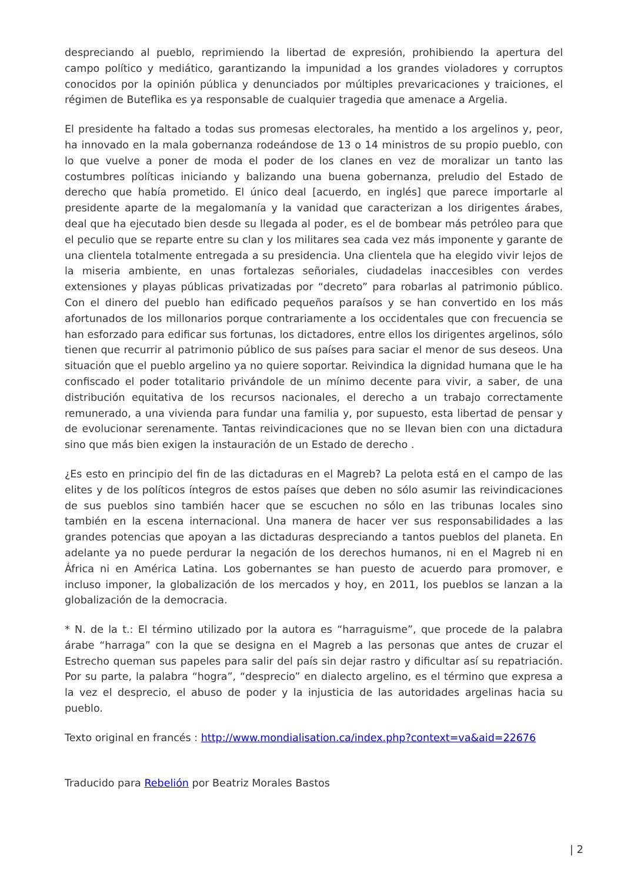despreciando al pueblo, reprimiendo la libertad de expresión, prohibiendo la apertura del campo político y mediático, garantizando la impunidad a los grandes violadores y corruptos conocidos por la opinión pública y denunciados por múltiples prevaricaciones y traiciones, el régimen de Buteflika es ya responsable de cualquier tragedia que amenace a Argelia.
El presidente ha faltado a todas sus promesas electorales, ha mentido a los argelinos y, peor, ha innovado en la mala gobernanza rodeándose de 13 o 14 ministros de su propio pueblo, con lo que vuelve a poner de moda el poder de los clanes en vez de moralizar un tanto las costumbres políticas iniciando y balizando una buena gobernanza, preludio del Estado de derecho que había prometido. El único deal [acuerdo, en inglés] que parece importarle al presidente aparte de la megalomanía y la vanidad que caracterizan a los dirigentes árabes, deal que ha ejecutado bien desde su llegada al poder, es el de bombear más petróleo para que el peculio que se reparte entre su clan y los militares sea cada vez más imponente y garante de una clientela totalmente entregada a su presidencia. Una clientela que ha elegido vivir lejos de la miseria ambiente, en unas fortalezas señoriales, ciudadelas inaccesibles con verdes extensiones y playas públicas privatizadas por “decreto” para robarlas al patrimonio público. Con el dinero del pueblo han edificado pequeños paraísos y se han convertido en los más afortunados de los millonarios porque contrariamente a los occidentales que con frecuencia se han esforzado para edificar sus fortunas, los dictadores, entre ellos los dirigentes argelinos, sólo tienen que recurrir al patrimonio público de sus países para saciar el menor de sus deseos. Una situación que el pueblo argelino ya no quiere soportar. Reivindica la dignidad humana que le ha confiscado el poder totalitario privándole de un mínimo decente para vivir, a saber, de una distribución equitativa de los recursos nacionales, el derecho a un trabajo correctamente remunerado, a una vivienda para fundar una familia y, por supuesto, esta libertad de pensar y de evolucionar serenamente. Tantas reivindicaciones que no se llevan bien con una dictadura sino que más bien exigen la instauración de un Estado de derecho .
¿Es esto en principio del fin de las dictaduras en el Magreb? La pelota está en el campo de las elites y de los políticos íntegros de estos países que deben no sólo asumir las reivindicaciones de sus pueblos sino también hacer que se escuchen no sólo en las tribunas locales sino también en la escena internacional. Una manera de hacer ver sus responsabilidades a las grandes potencias que apoyan a las dictaduras despreciando a tantos pueblos del planeta. En adelante ya no puede perdurar la negación de los derechos humanos, ni en el Magreb ni en África ni en América Latina. Los gobernantes se han puesto de acuerdo para promover, e incluso imponer, la globalización de los mercados y hoy, en 2011, los pueblos se lanzan a la globalización de la democracia.
* N. de la t.: El término utilizado por la autora es “harraguisme”, que procede de la palabra árabe “harraga” con la que se designa en el Magreb a las personas que antes de cruzar el Estrecho queman sus papeles para salir del país sin dejar rastro y dificultar así su repatriación. Por su parte, la palabra “hogra”, “desprecio” en dialecto argelino, es el término que expresa a la vez el desprecio, el abuso de poder y la injusticia de las autoridades argelinas hacia su pueblo.
Texto original en francés : http://www.mondialisation.ca/index.php?context=va&aid=22676
Traducido para Rebelión por Beatriz Morales Bastos
| 2